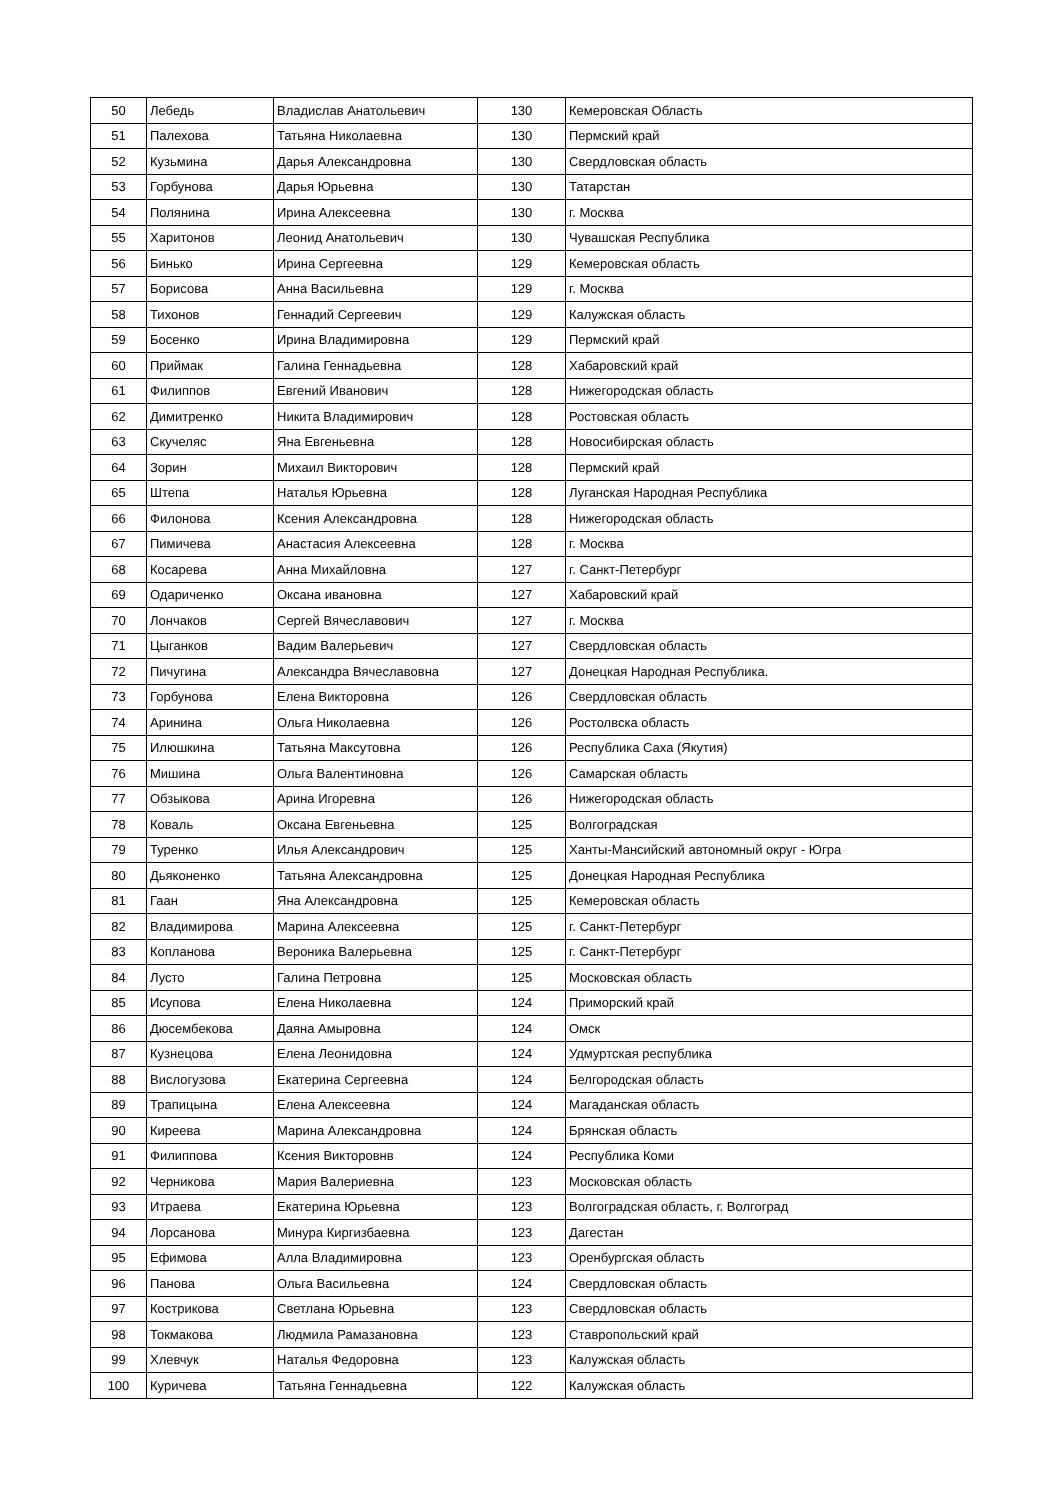| 50 | Лебедь | Владислав Анатольевич | 130 | Кемеровская Область |
| 51 | Палехова | Татьяна Николаевна | 130 | Пермский край |
| 52 | Кузьмина | Дарья Александровна | 130 | Свердловская область |
| 53 | Горбунова | Дарья Юрьевна | 130 | Татарстан |
| 54 | Полянина | Ирина Алексеевна | 130 | г. Москва |
| 55 | Харитонов | Леонид Анатольевич | 130 | Чувашская Республика |
| 56 | Бинько | Ирина Сергеевна | 129 | Кемеровская область |
| 57 | Борисова | Анна Васильевна | 129 | г. Москва |
| 58 | Тихонов | Геннадий Сергеевич | 129 | Калужская область |
| 59 | Босенко | Ирина Владимировна | 129 | Пермский край |
| 60 | Приймак | Галина Геннадьевна | 128 | Хабаровский край |
| 61 | Филиппов | Евгений Иванович | 128 | Нижегородская область |
| 62 | Димитренко | Никита Владимирович | 128 | Ростовская область |
| 63 | Скучеляс | Яна Евгеньевна | 128 | Новосибирская область |
| 64 | Зорин | Михаил Викторович | 128 | Пермский край |
| 65 | Штепа | Наталья Юрьевна | 128 | Луганская Народная Республика |
| 66 | Филонова | Ксения Александровна | 128 | Нижегородская область |
| 67 | Пимичева | Анастасия Алексеевна | 128 | г. Москва |
| 68 | Косарева | Анна Михайловна | 127 | г. Санкт-Петербург |
| 69 | Одариченко | Оксана ивановна | 127 | Хабаровский край |
| 70 | Лончаков | Сергей Вячеславович | 127 | г. Москва |
| 71 | Цыганков | Вадим Валерьевич | 127 | Свердловская область |
| 72 | Пичугина | Александра Вячеславовна | 127 | Донецкая Народная Республика. |
| 73 | Горбунова | Елена Викторовна | 126 | Свердловская область |
| 74 | Аринина | Ольга Николаевна | 126 | Ростолвска область |
| 75 | Илюшкина | Татьяна Максутовна | 126 | Республика Саха (Якутия) |
| 76 | Мишина | Ольга Валентиновна | 126 | Самарская область |
| 77 | Обзыкова | Арина Игоревна | 126 | Нижегородская область |
| 78 | Коваль | Оксана Евгеньевна | 125 | Волгоградская |
| 79 | Туренко | Илья Александрович | 125 | Ханты-Мансийский автономный округ - Югра |
| 80 | Дьяконенко | Татьяна Александровна | 125 | Донецкая Народная Республика |
| 81 | Гаан | Яна Александровна | 125 | Кемеровская область |
| 82 | Владимирова | Марина Алексеевна | 125 | г. Санкт-Петербург |
| 83 | Копланова | Вероника Валерьевна | 125 | г. Санкт-Петербург |
| 84 | Лусто | Галина Петровна | 125 | Московская область |
| 85 | Исупова | Елена Николаевна | 124 | Приморский край |
| 86 | Дюсембекова | Даяна Амыровна | 124 | Омск |
| 87 | Кузнецова | Елена Леонидовна | 124 | Удмуртская республика |
| 88 | Вислогузова | Екатерина Сергеевна | 124 | Белгородская область |
| 89 | Трапицына | Елена Алексеевна | 124 | Магаданская область |
| 90 | Киреева | Марина Александровна | 124 | Брянская область |
| 91 | Филиппова | Ксения Викторовнв | 124 | Республика Коми |
| 92 | Черникова | Мария Валериевна | 123 | Московская область |
| 93 | Итраева | Екатерина Юрьевна | 123 | Волгоградская область, г. Волгоград |
| 94 | Лорсанова | Минура Киргизбаевна | 123 | Дагестан |
| 95 | Ефимова | Алла Владимировна | 123 | Оренбургская область |
| 96 | Панова | Ольга Васильевна | 124 | Свердловская область |
| 97 | Кострикова | Светлана Юрьевна | 123 | Свердловская область |
| 98 | Токмакова | Людмила Рамазановна | 123 | Ставропольский край |
| 99 | Хлевчук | Наталья Федоровна | 123 | Калужская область |
| 100 | Куричева | Татьяна Геннадьевна | 122 | Калужская область |